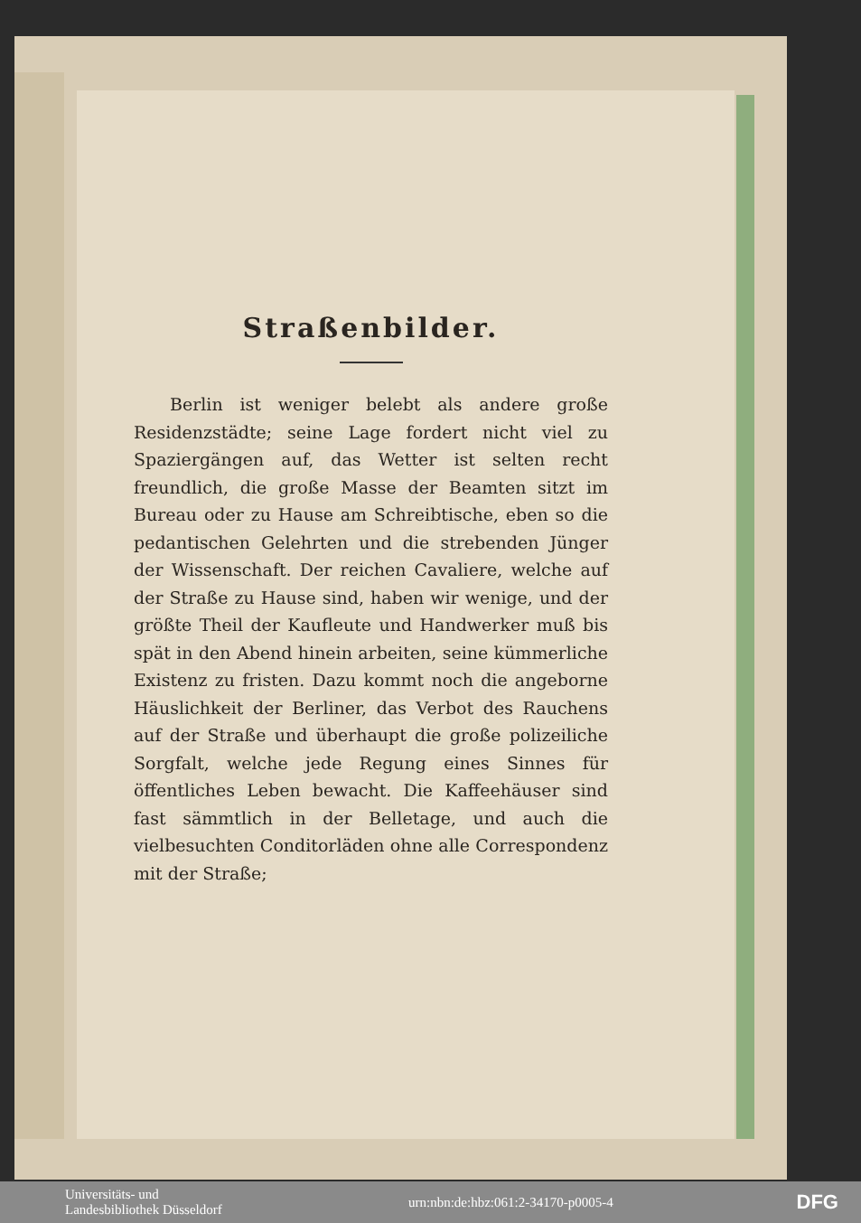Straßenbilder.
Berlin ist weniger belebt als andere große Residenzstädte; seine Lage fordert nicht viel zu Spaziergängen auf, das Wetter ist selten recht freundlich, die große Masse der Beamten sitzt im Bureau oder zu Hause am Schreibtische, eben so die pedantischen Gelehrten und die strebenden Jünger der Wissenschaft. Der reichen Cavaliere, welche auf der Straße zu Hause sind, haben wir wenige, und der größte Theil der Kaufleute und Handwerker muß bis spät in den Abend hinein arbeiten, seine kümmerliche Existenz zu fristen. Dazu kommt noch die angeborne Häuslichkeit der Berliner, das Verbot des Rauchens auf der Straße und überhaupt die große polizeiliche Sorgfalt, welche jede Regung eines Sinnes für öffentliches Leben bewacht. Die Kaffeehäuser sind fast sämmtlich in der Belletage, und auch die vielbesuchten Conditorläden ohne alle Correspondenz mit der Straße;
Universitäts- und
Landesbibliothek Düsseldorf
urn:nbn:de:hbz:061:2-34170-p0005-4
DFG